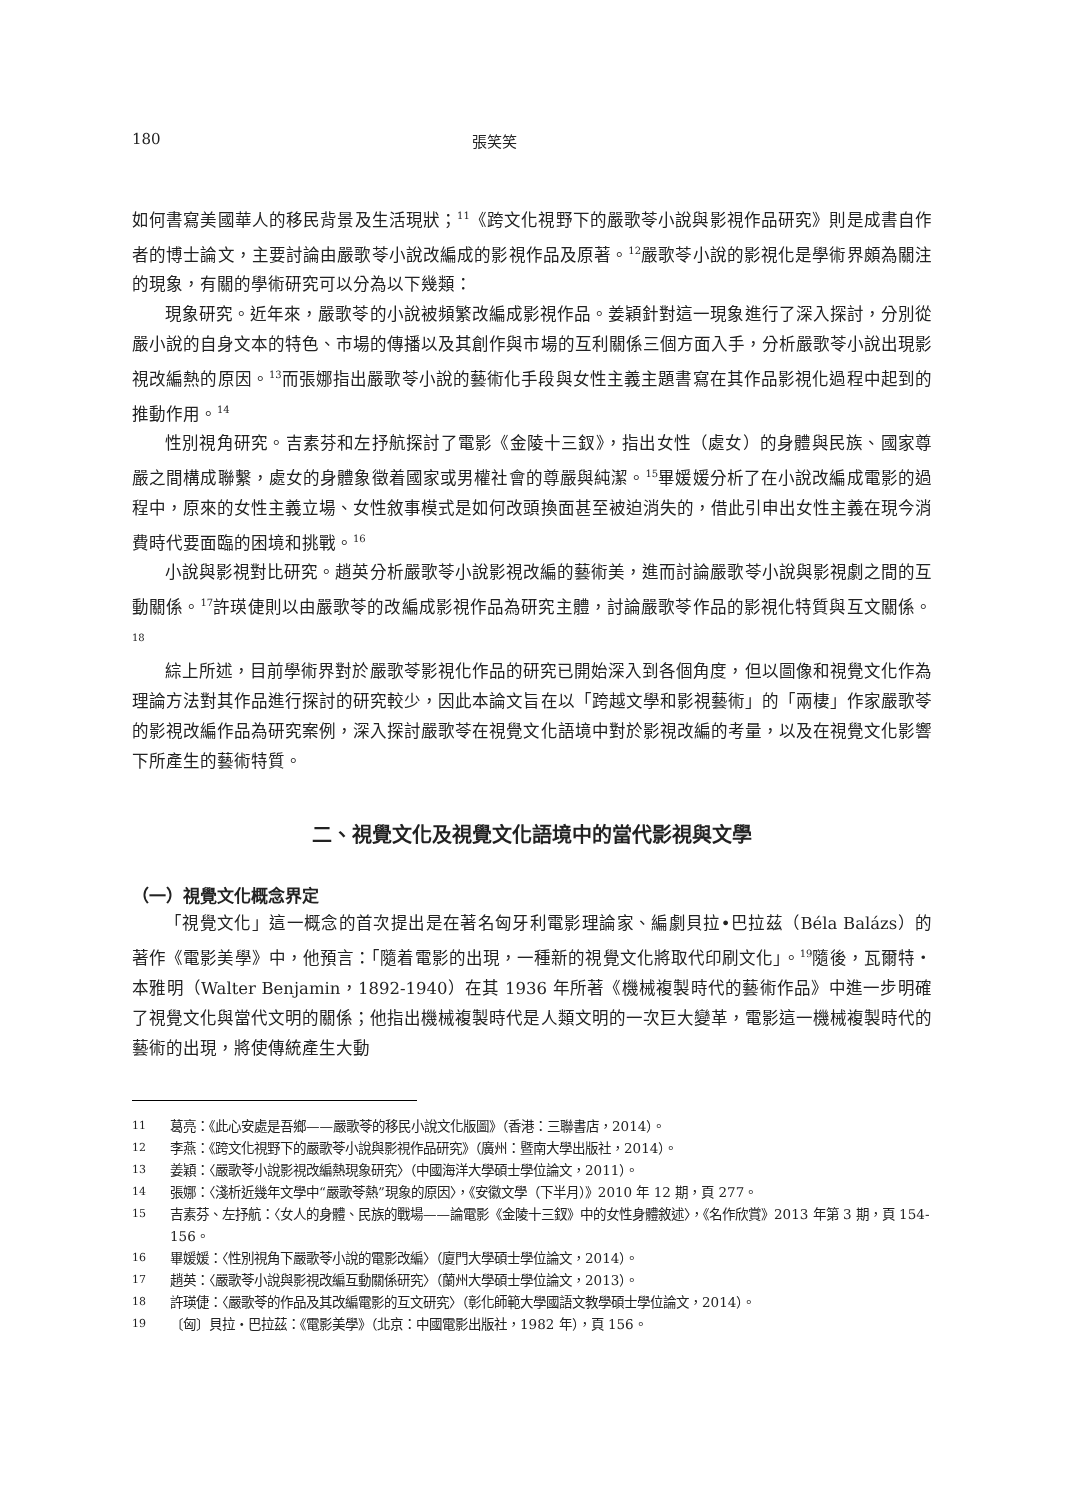180 張笑笑
如何書寫美國華人的移民背景及生活現狀；<sup>11</sup>《跨文化視野下的嚴歌苓小說與影視作品研究》則是成書自作者的博士論文，主要討論由嚴歌苓小說改編成的影視作品及原著。<sup>12</sup>嚴歌苓小說的影視化是學術界頗為關注的現象，有關的學術研究可以分為以下幾類：
現象研究。近年來，嚴歌苓的小說被頻繁改編成影視作品。姜穎針對這一現象進行了深入探討，分別從嚴小說的自身文本的特色、市場的傳播以及其創作與市場的互利關係三個方面入手，分析嚴歌苓小說出現影視改編熱的原因。<sup>13</sup>而張娜指出嚴歌苓小說的藝術化手段與女性主義主題書寫在其作品影視化過程中起到的推動作用。<sup>14</sup>
性別視角研究。吉素芬和左抒航探討了電影《金陵十三釵》，指出女性（處女）的身體與民族、國家尊嚴之間構成聯繫，處女的身體象徵着國家或男權社會的尊嚴與純潔。<sup>15</sup>畢媛媛分析了在小說改編成電影的過程中，原來的女性主義立場、女性敘事模式是如何改頭換面甚至被迫消失的，借此引申出女性主義在現今消費時代要面臨的困境和挑戰。<sup>16</sup>
小說與影視對比研究。趙英分析嚴歌苓小說影視改編的藝術美，進而討論嚴歌苓小說與影視劇之間的互動關係。<sup>17</sup>許瑛倢則以由嚴歌苓的改編成影視作品為研究主體，討論嚴歌苓作品的影視化特質與互文關係。<sup>18</sup>
綜上所述，目前學術界對於嚴歌苓影視化作品的研究已開始深入到各個角度，但以圖像和視覺文化作為理論方法對其作品進行探討的研究較少，因此本論文旨在以「跨越文學和影視藝術」的「兩棲」作家嚴歌苓的影視改編作品為研究案例，深入探討嚴歌苓在視覺文化語境中對於影視改編的考量，以及在視覺文化影響下所產生的藝術特質。
二、視覺文化及視覺文化語境中的當代影視與文學
（一）視覺文化概念界定
「視覺文化」這一概念的首次提出是在著名匈牙利電影理論家、編劇貝拉•巴拉茲（Béla Balázs）的著作《電影美學》中，他預言：「隨着電影的出現，一種新的視覺文化將取代印刷文化」。<sup>19</sup>隨後，瓦爾特・本雅明（Walter Benjamin，1892-1940）在其 1936 年所著《機械複製時代的藝術作品》中進一步明確了視覺文化與當代文明的關係；他指出機械複製時代是人類文明的一次巨大變革，電影這一機械複製時代的藝術的出現，將使傳統產生大動
11 葛亮：《此心安處是吾鄉——嚴歌苓的移民小說文化版圖》（香港：三聯書店，2014）。
12 李燕：《跨文化視野下的嚴歌苓小說與影視作品研究》（廣州：暨南大學出版社，2014）。
13 姜穎：〈嚴歌苓小說影視改編熱現象研究〉（中國海洋大學碩士學位論文，2011）。
14 張娜：〈淺析近幾年文學中“嚴歌苓熱”現象的原因〉，《安徽文學（下半月）》2010 年 12 期，頁 277。
15 吉素芬、左抒航：〈女人的身體、民族的戰場——論電影《金陵十三釵》中的女性身體敘述〉，《名作欣賞》2013 年第 3 期，頁 154-156。
16 畢媛媛：〈性別視角下嚴歌苓小說的電影改編〉（廈門大學碩士學位論文，2014）。
17 趙英：〈嚴歌苓小說與影視改編互動關係研究〉（蘭州大學碩士學位論文，2013）。
18 許瑛倢：〈嚴歌苓的作品及其改編電影的互文研究〉（彰化師範大學國語文教學碩士學位論文，2014）。
19 〔匈〕貝拉・巴拉茲：《電影美學》（北京：中國電影出版社，1982 年），頁 156。